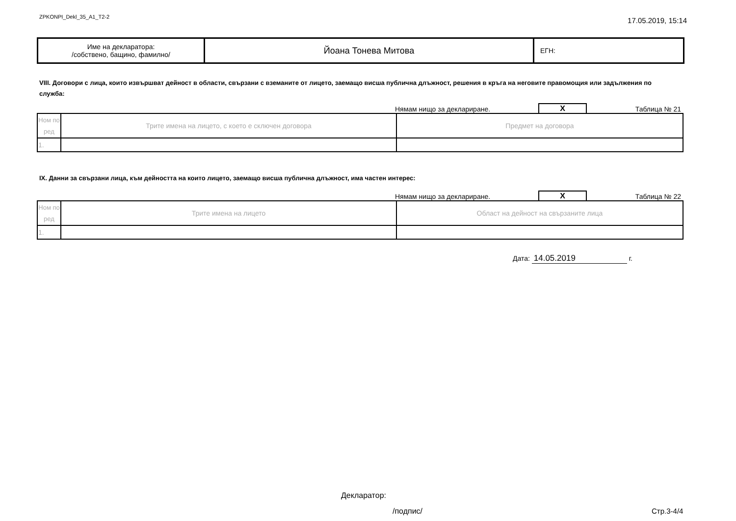ZPKONPI_Dekl_35_A1_T2-2
17.05.2019, 15:14
| Име на декларатора: /собствено, бащино, фамилно/ | Йоана Тонева Митова | ЕГН: |
VIII. Договори с лица, които извършват дейност в области, свързани с вземаните от лицето, заемащо висша публична длъжност, решения в кръга на неговите правомощия или задължения по служба:
Нямам нищо за деклариране.
X
Таблица № 21
| Ном по ред | Трите имена на лицето, с което е сключен договора | Предмет на договора |
| 1. | | |
IX. Данни за свързани лица, към дейността на които лицето, заемащо висша публична длъжност, има частен интерес:
Нямам нищо за деклариране.
X
Таблица № 22
| Ном по ред | Трите имена на лицето | Област на дейност на свързаните лица |
| 1. | | |
Дата: 14.05.2019 г.
Декларатор:
/подпис/ Стр.3-4/4